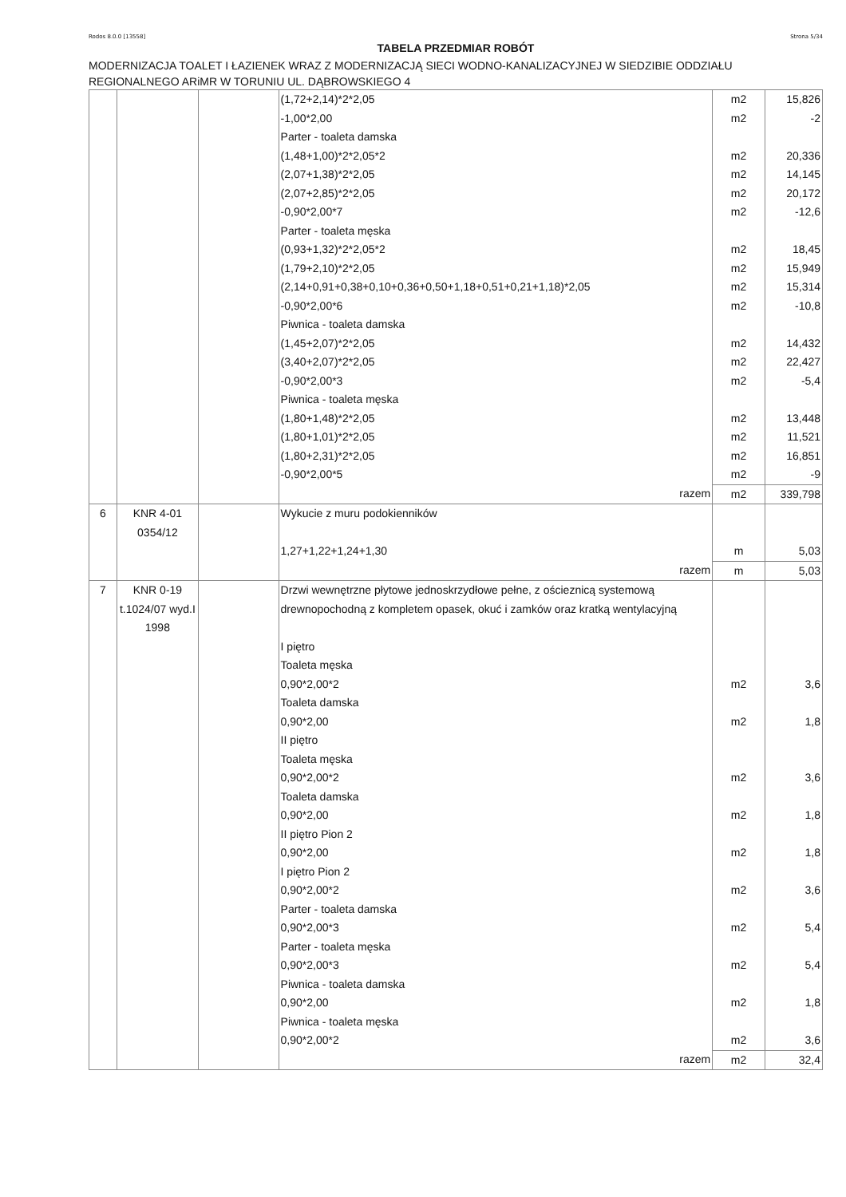Rodos 8.0.0 [13558] Strona 5/34
TABELA PRZEDMIAR ROBÓT
MODERNIZACJA TOALET I ŁAZIENEK WRAZ Z MODERNIZACJĄ SIECI WODNO-KANALIZACYJNEJ W SIEDZIBIE ODDZIAŁU REGIONALNEGO ARiMR W TORUNIU UL. DĄBROWSKIEGO 4
| | | | (1,72+2,14)*2*2,05 | m2 | 15,826 |
| | | | -1,00*2,00 | m2 | -2 |
| | | | Parter - toaleta damska | | |
| | | | (1,48+1,00)*2*2,05*2 | m2 | 20,336 |
| | | | (2,07+1,38)*2*2,05 | m2 | 14,145 |
| | | | (2,07+2,85)*2*2,05 | m2 | 20,172 |
| | | | -0,90*2,00*7 | m2 | -12,6 |
| | | | Parter - toaleta męska | | |
| | | | (0,93+1,32)*2*2,05*2 | m2 | 18,45 |
| | | | (1,79+2,10)*2*2,05 | m2 | 15,949 |
| | | | (2,14+0,91+0,38+0,10+0,36+0,50+1,18+0,51+0,21+1,18)*2,05 | m2 | 15,314 |
| | | | -0,90*2,00*6 | m2 | -10,8 |
| | | | Piwnica - toaleta damska | | |
| | | | (1,45+2,07)*2*2,05 | m2 | 14,432 |
| | | | (3,40+2,07)*2*2,05 | m2 | 22,427 |
| | | | -0,90*2,00*3 | m2 | -5,4 |
| | | | Piwnica - toaleta męska | | |
| | | | (1,80+1,48)*2*2,05 | m2 | 13,448 |
| | | | (1,80+1,01)*2*2,05 | m2 | 11,521 |
| | | | (1,80+2,31)*2*2,05 | m2 | 16,851 |
| | | | -0,90*2,00*5 | m2 | -9 |
| | | | razem | m2 | 339,798 |
| 6 | KNR 4-01 0354/12 | | Wykucie z muru podokienników | | |
| | | | 1,27+1,22+1,24+1,30 | m | 5,03 |
| | | | razem | m | 5,03 |
| 7 | KNR 0-19 t.1024/07 wyd.I 1998 | | Drzwi wewnętrzne płytowe jednoskrzydłowe pełne, z ościeznicą systemową drewnopochodną z kompletem opasek, okuć i zamków oraz kratką wentylacyjną | | |
| | | | I piętro | | |
| | | | Toaleta męska | | |
| | | | 0,90*2,00*2 | m2 | 3,6 |
| | | | Toaleta damska | | |
| | | | 0,90*2,00 | m2 | 1,8 |
| | | | II piętro | | |
| | | | Toaleta męska | | |
| | | | 0,90*2,00*2 | m2 | 3,6 |
| | | | Toaleta damska | | |
| | | | 0,90*2,00 | m2 | 1,8 |
| | | | II piętro Pion 2 | | |
| | | | 0,90*2,00 | m2 | 1,8 |
| | | | I piętro Pion 2 | | |
| | | | 0,90*2,00*2 | m2 | 3,6 |
| | | | Parter - toaleta damska | | |
| | | | 0,90*2,00*3 | m2 | 5,4 |
| | | | Parter - toaleta męska | | |
| | | | 0,90*2,00*3 | m2 | 5,4 |
| | | | Piwnica - toaleta damska | | |
| | | | 0,90*2,00 | m2 | 1,8 |
| | | | Piwnica - toaleta męska | | |
| | | | 0,90*2,00*2 | m2 | 3,6 |
| | | | razem | m2 | 32,4 |